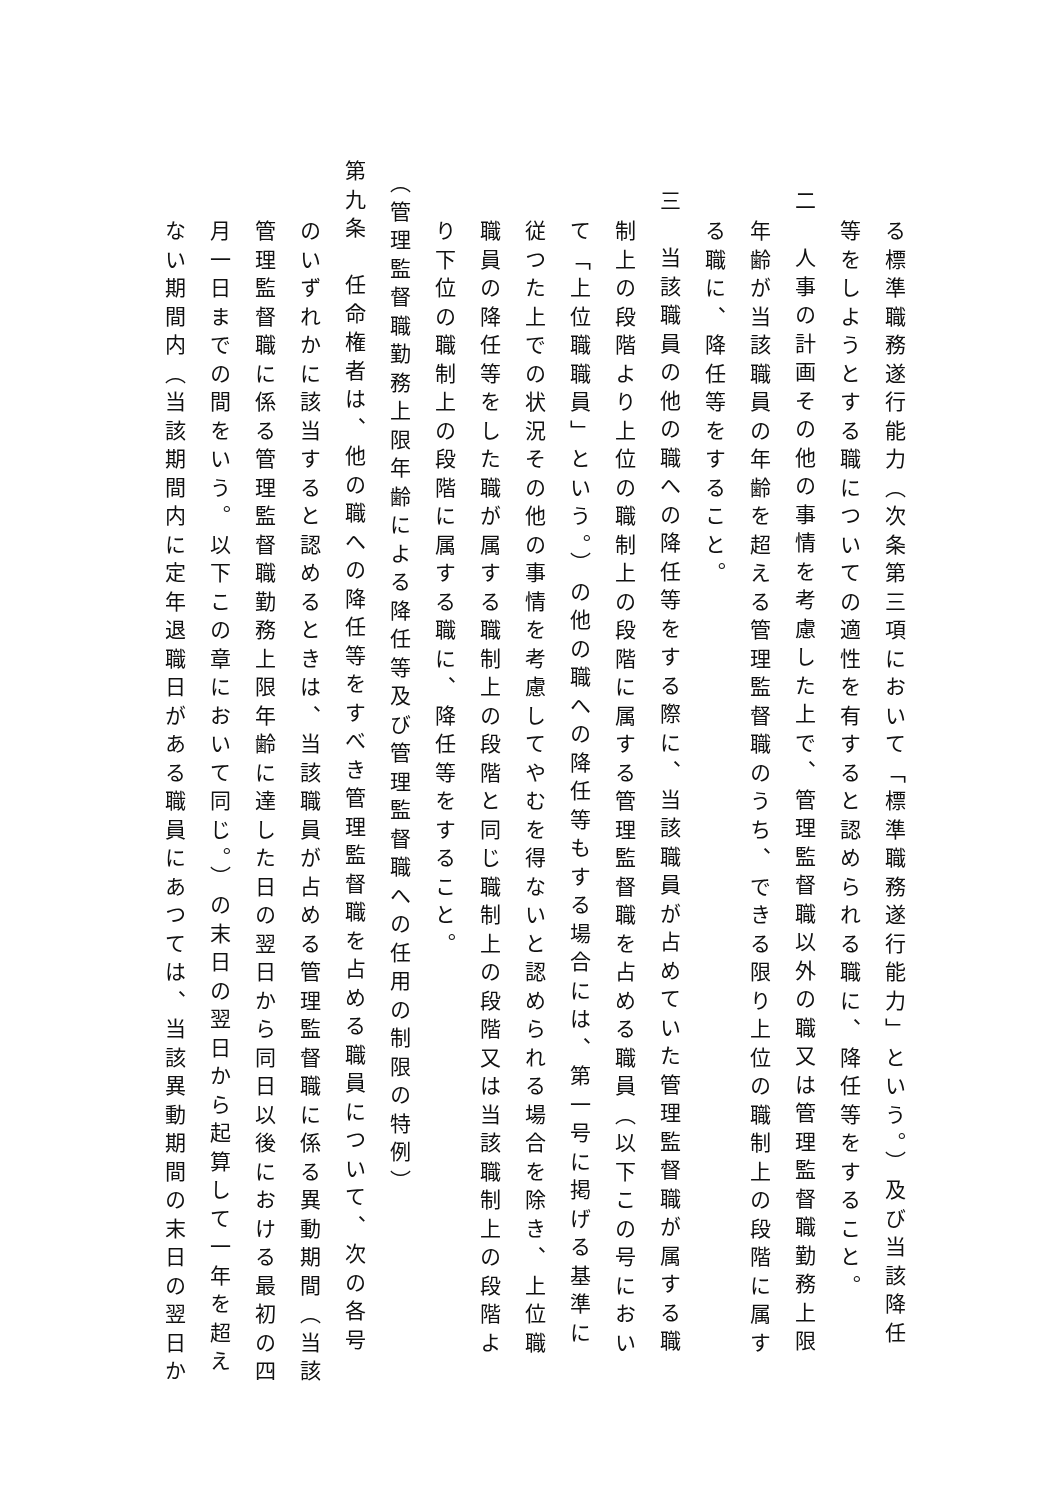る標準職務遂行能力（次条第三項において「標準職務遂行能力」という。）及び当該降任
等をしようとする職についての適性を有すると認められる職に、降任等をすること。
二　人事の計画その他の事情を考慮した上で、管理監督職以外の職又は管理監督職勤務上限
年齢が当該職員の年齢を超える管理監督職のうち、できる限り上位の職制上の段階に属す
る職に、降任等をすること。
三　当該職員の他の職への降任等をする際に、当該職員が占めていた管理監督職が属する職
制上の段階より上位の職制上の段階に属する管理監督職を占める職員（以下この号におい
て「上位職職員」という。）の他の職への降任等もする場合には、第一号に掲げる基準に
従つた上での状況その他の事情を考慮してやむを得ないと認められる場合を除き、上位職
職員の降任等をした職が属する職制上の段階と同じ職制上の段階又は当該職制上の段階よ
り下位の職制上の段階に属する職に、降任等をすること。
（管理監督職勤務上限年齢による降任等及び管理監督職への任用の制限の特例）
第九条　任命権者は、他の職への降任等をすべき管理監督職を占める職員について、次の各号
のいずれかに該当すると認めるときは、当該職員が占める管理監督職に係る異動期間（当該
管理監督職に係る管理監督職勤務上限年齢に達した日の翌日から同日以後における最初の四
月一日までの間をいう。以下この章において同じ。）の末日の翌日から起算して一年を超え
ない期間内（当該期間内に定年退職日がある職員にあつては、当該異動期間の末日の翌日か